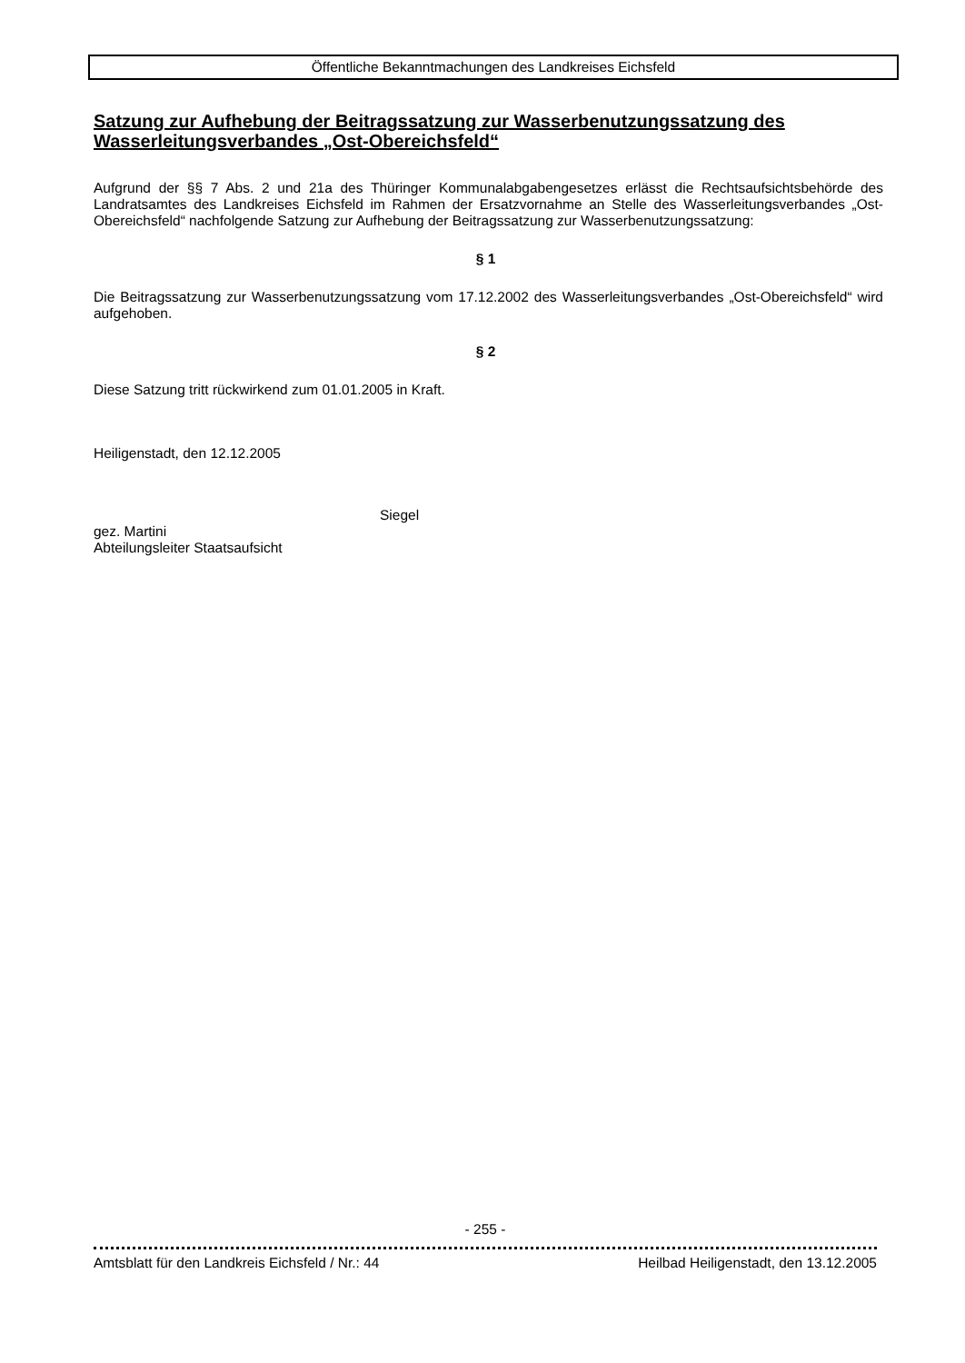Öffentliche Bekanntmachungen des Landkreises Eichsfeld
Satzung zur Aufhebung der Beitragssatzung zur Wasserbenutzungssatzung des Wasserleitungsverbandes „Ost-Obereichsfeld“
Aufgrund der §§ 7 Abs. 2 und 21a des Thüringer Kommunalabgabengesetzes erlässt die Rechtsaufsichtsbehörde des Landratsamtes des Landkreises Eichsfeld im Rahmen der Ersatzvornahme an Stelle des Wasserleitungsverbandes „Ost-Obereichsfeld“ nachfolgende Satzung zur Aufhebung der Beitragssatzung zur Wasserbenutzungssatzung:
§ 1
Die Beitragssatzung zur Wasserbenutzungssatzung vom 17.12.2002 des Wasserleitungsverbandes „Ost-Obereichsfeld“ wird aufgehoben.
§ 2
Diese Satzung tritt rückwirkend zum 01.01.2005 in Kraft.
Heiligenstadt, den 12.12.2005
Siegel
gez. Martini
Abteilungsleiter Staatsaufsicht
- 255 -
Amtsblatt für den Landkreis Eichsfeld / Nr.: 44 Heilbad Heiligenstadt, den 13.12.2005